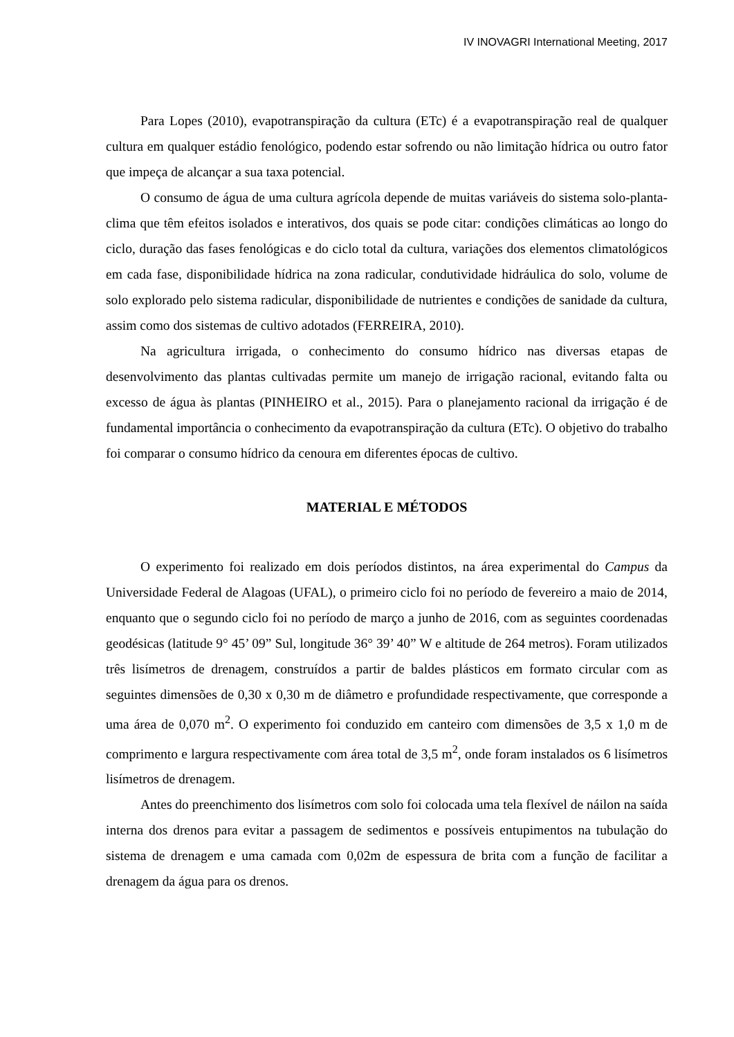IV INOVAGRI International Meeting, 2017
Para Lopes (2010), evapotranspiração da cultura (ETc) é a evapotranspiração real de qualquer cultura em qualquer estádio fenológico, podendo estar sofrendo ou não limitação hídrica ou outro fator que impeça de alcançar a sua taxa potencial.
O consumo de água de uma cultura agrícola depende de muitas variáveis do sistema solo-planta-clima que têm efeitos isolados e interativos, dos quais se pode citar: condições climáticas ao longo do ciclo, duração das fases fenológicas e do ciclo total da cultura, variações dos elementos climatológicos em cada fase, disponibilidade hídrica na zona radicular, condutividade hidráulica do solo, volume de solo explorado pelo sistema radicular, disponibilidade de nutrientes e condições de sanidade da cultura, assim como dos sistemas de cultivo adotados (FERREIRA, 2010).
Na agricultura irrigada, o conhecimento do consumo hídrico nas diversas etapas de desenvolvimento das plantas cultivadas permite um manejo de irrigação racional, evitando falta ou excesso de água às plantas (PINHEIRO et al., 2015). Para o planejamento racional da irrigação é de fundamental importância o conhecimento da evapotranspiração da cultura (ETc). O objetivo do trabalho foi comparar o consumo hídrico da cenoura em diferentes épocas de cultivo.
MATERIAL E MÉTODOS
O experimento foi realizado em dois períodos distintos, na área experimental do Campus da Universidade Federal de Alagoas (UFAL), o primeiro ciclo foi no período de fevereiro a maio de 2014, enquanto que o segundo ciclo foi no período de março a junho de 2016, com as seguintes coordenadas geodésicas (latitude 9° 45’ 09” Sul, longitude 36° 39’ 40” W e altitude de 264 metros). Foram utilizados três lisímetros de drenagem, construídos a partir de baldes plásticos em formato circular com as seguintes dimensões de 0,30 x 0,30 m de diâmetro e profundidade respectivamente, que corresponde a uma área de 0,070 m<sup>2</sup>. O experimento foi conduzido em canteiro com dimensões de 3,5 x 1,0 m de comprimento e largura respectivamente com área total de 3,5 m<sup>2</sup>, onde foram instalados os 6 lisímetros lisímetros de drenagem.
Antes do preenchimento dos lisímetros com solo foi colocada uma tela flexível de náilon na saída interna dos drenos para evitar a passagem de sedimentos e possíveis entupimentos na tubulação do sistema de drenagem e uma camada com 0,02m de espessura de brita com a função de facilitar a drenagem da água para os drenos.